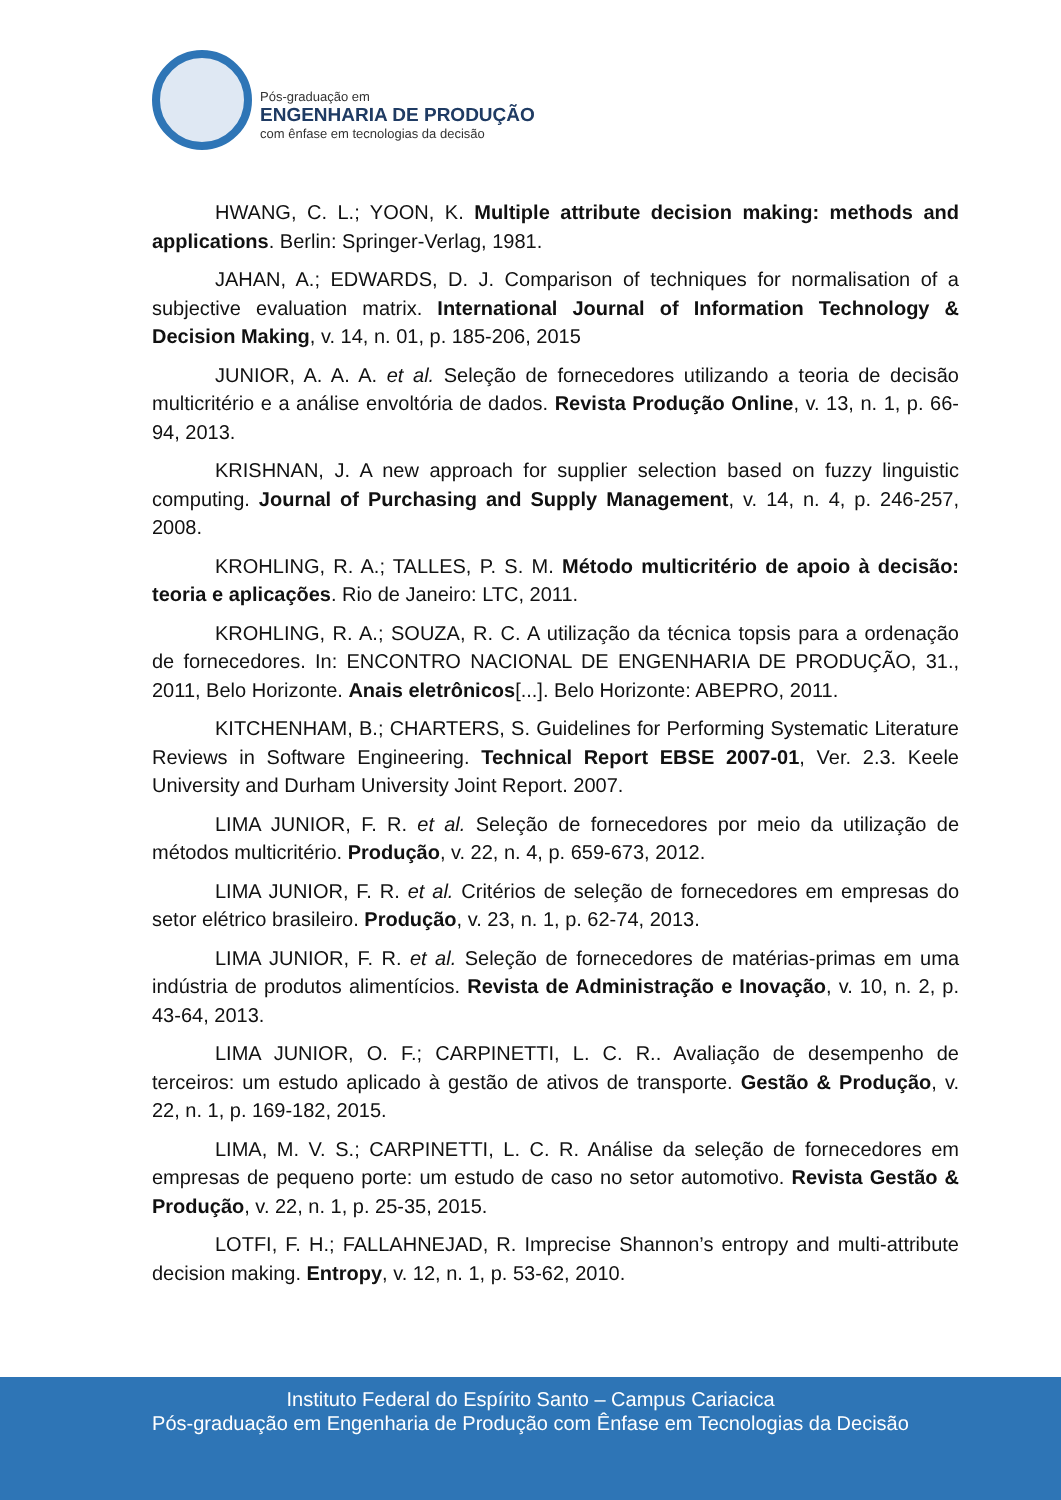Pós-graduação em
ENGENHARIA DE PRODUÇÃO
com ênfase em tecnologias da decisão
HWANG, C. L.; YOON, K. Multiple attribute decision making: methods and applications. Berlin: Springer-Verlag, 1981.
JAHAN, A.; EDWARDS, D. J. Comparison of techniques for normalisation of a subjective evaluation matrix. International Journal of Information Technology & Decision Making, v. 14, n. 01, p. 185-206, 2015
JUNIOR, A. A. A. et al. Seleção de fornecedores utilizando a teoria de decisão multicritério e a análise envoltória de dados. Revista Produção Online, v. 13, n. 1, p. 66-94, 2013.
KRISHNAN, J. A new approach for supplier selection based on fuzzy linguistic computing. Journal of Purchasing and Supply Management, v. 14, n. 4, p. 246-257, 2008.
KROHLING, R. A.; TALLES, P. S. M. Método multicritério de apoio à decisão: teoria e aplicações. Rio de Janeiro: LTC, 2011.
KROHLING, R. A.; SOUZA, R. C. A utilização da técnica topsis para a ordenação de fornecedores. In: ENCONTRO NACIONAL DE ENGENHARIA DE PRODUÇÃO, 31., 2011, Belo Horizonte. Anais eletrônicos[...]. Belo Horizonte: ABEPRO, 2011.
KITCHENHAM, B.; CHARTERS, S. Guidelines for Performing Systematic Literature Reviews in Software Engineering. Technical Report EBSE 2007-01, Ver. 2.3. Keele University and Durham University Joint Report. 2007.
LIMA JUNIOR, F. R. et al. Seleção de fornecedores por meio da utilização de métodos multicritério. Produção, v. 22, n. 4, p. 659-673, 2012.
LIMA JUNIOR, F. R. et al. Critérios de seleção de fornecedores em empresas do setor elétrico brasileiro. Produção, v. 23, n. 1, p. 62-74, 2013.
LIMA JUNIOR, F. R. et al. Seleção de fornecedores de matérias-primas em uma indústria de produtos alimentícios. Revista de Administração e Inovação, v. 10, n. 2, p. 43-64, 2013.
LIMA JUNIOR, O. F.; CARPINETTI, L. C. R.. Avaliação de desempenho de terceiros: um estudo aplicado à gestão de ativos de transporte. Gestão & Produção, v. 22, n. 1, p. 169-182, 2015.
LIMA, M. V. S.; CARPINETTI, L. C. R. Análise da seleção de fornecedores em empresas de pequeno porte: um estudo de caso no setor automotivo. Revista Gestão & Produção, v. 22, n. 1, p. 25-35, 2015.
LOTFI, F. H.; FALLAHNEJAD, R. Imprecise Shannon’s entropy and multi-attribute decision making. Entropy, v. 12, n. 1, p. 53-62, 2010.
Instituto Federal do Espírito Santo – Campus Cariacica
Pós-graduação em Engenharia de Produção com Ênfase em Tecnologias da Decisão